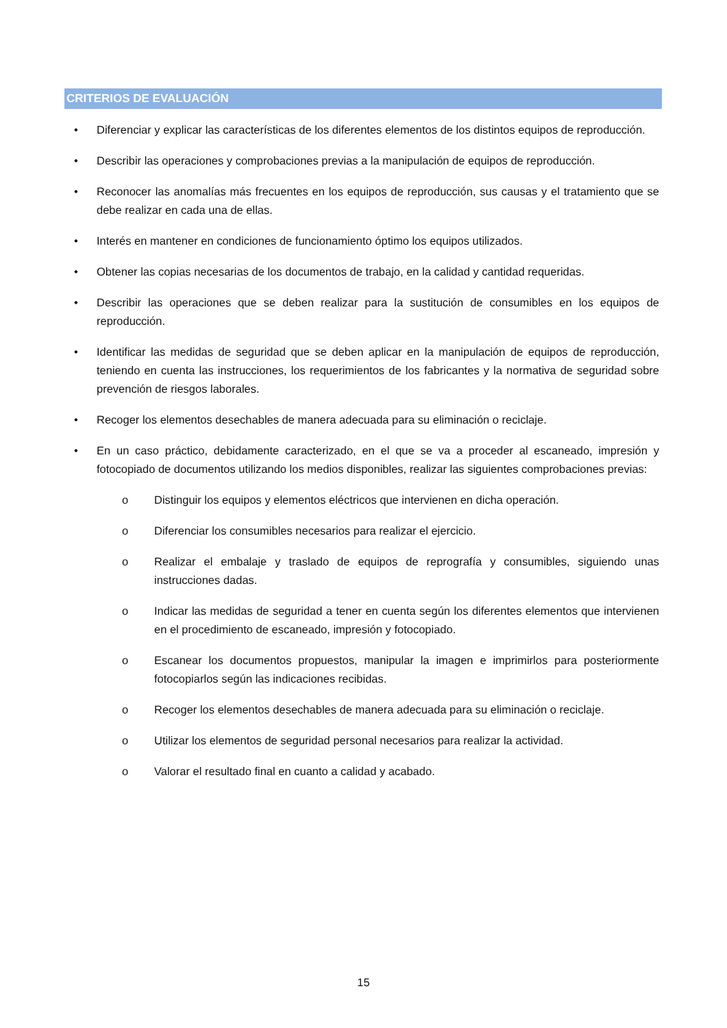CRITERIOS DE EVALUACIÓN
• Diferenciar y explicar las características de los diferentes elementos de los distintos equipos de reproducción.
• Describir las operaciones y comprobaciones previas a la manipulación de equipos de reproducción.
• Reconocer las anomalías más frecuentes en los equipos de reproducción, sus causas y el tratamiento que se debe realizar en cada una de ellas.
• Interés en mantener en condiciones de funcionamiento óptimo los equipos utilizados.
• Obtener las copias necesarias de los documentos de trabajo, en la calidad y cantidad requeridas.
• Describir las operaciones que se deben realizar para la sustitución de consumibles en los equipos de reproducción.
• Identificar las medidas de seguridad que se deben aplicar en la manipulación de equipos de reproducción, teniendo en cuenta las instrucciones, los requerimientos de los fabricantes y la normativa de seguridad sobre prevención de riesgos laborales.
• Recoger los elementos desechables de manera adecuada para su eliminación o reciclaje.
• En un caso práctico, debidamente caracterizado, en el que se va a proceder al escaneado, impresión y fotocopiado de documentos utilizando los medios disponibles, realizar las siguientes comprobaciones previas:
o Distinguir los equipos y elementos eléctricos que intervienen en dicha operación.
o Diferenciar los consumibles necesarios para realizar el ejercicio.
o Realizar el embalaje y traslado de equipos de reprografía y consumibles, siguiendo unas instrucciones dadas.
o Indicar las medidas de seguridad a tener en cuenta según los diferentes elementos que intervienen en el procedimiento de escaneado, impresión y fotocopiado.
o Escanear los documentos propuestos, manipular la imagen e imprimirlos para posteriormente fotocopiarlos según las indicaciones recibidas.
o Recoger los elementos desechables de manera adecuada para su eliminación o reciclaje.
o Utilizar los elementos de seguridad personal necesarios para realizar la actividad.
o Valorar el resultado final en cuanto a calidad y acabado.
15